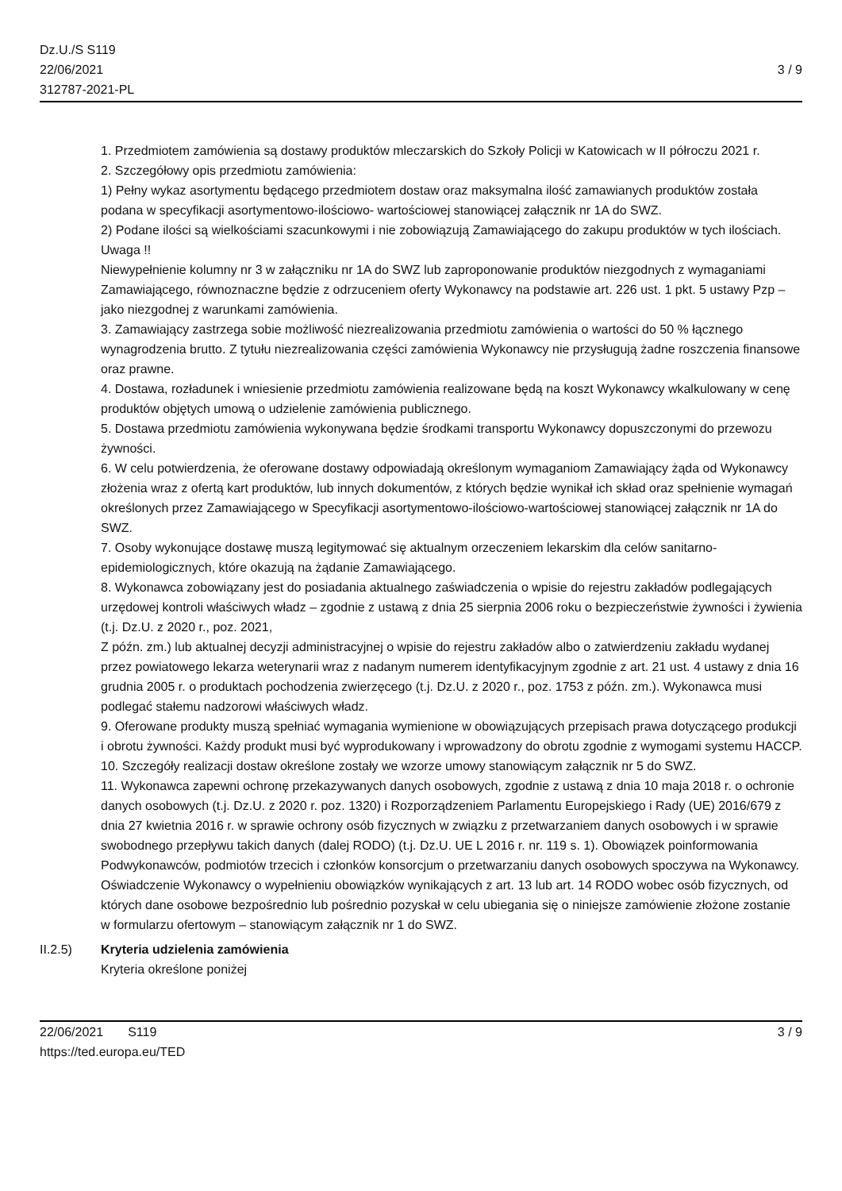Dz.U./S S119
22/06/2021
312787-2021-PL
3 / 9
1. Przedmiotem zamówienia są dostawy produktów mleczarskich do Szkoły Policji w Katowicach w II półroczu 2021 r.
2. Szczegółowy opis przedmiotu zamówienia:
1) Pełny wykaz asortymentu będącego przedmiotem dostaw oraz maksymalna ilość zamawianych produktów została podana w specyfikacji asortymentowo-ilościowo- wartościowej stanowiącej załącznik nr 1A do SWZ.
2) Podane ilości są wielkościami szacunkowymi i nie zobowiązują Zamawiającego do zakupu produktów w tych ilościach.
Uwaga !!
Niewypełnienie kolumny nr 3 w załączniku nr 1A do SWZ lub zaproponowanie produktów niezgodnych z wymaganiami Zamawiającego, równoznaczne będzie z odrzuceniem oferty Wykonawcy na podstawie art. 226 ust. 1 pkt. 5 ustawy Pzp – jako niezgodnej z warunkami zamówienia.
3. Zamawiający zastrzega sobie możliwość niezrealizowania przedmiotu zamówienia o wartości do 50 % łącznego wynagrodzenia brutto. Z tytułu niezrealizowania części zamówienia Wykonawcy nie przysługują żadne roszczenia finansowe oraz prawne.
4. Dostawa, rozładunek i wniesienie przedmiotu zamówienia realizowane będą na koszt Wykonawcy wkalkulowany w cenę produktów objętych umową o udzielenie zamówienia publicznego.
5. Dostawa przedmiotu zamówienia wykonywana będzie środkami transportu Wykonawcy dopuszczonymi do przewozu żywności.
6. W celu potwierdzenia, że oferowane dostawy odpowiadają określonym wymaganiom Zamawiający żąda od Wykonawcy złożenia wraz z ofertą kart produktów, lub innych dokumentów, z których będzie wynikał ich skład oraz spełnienie wymagań określonych przez Zamawiającego w Specyfikacji asortymentowo-ilościowo-wartościowej stanowiącej załącznik nr 1A do SWZ.
7. Osoby wykonujące dostawę muszą legitymować się aktualnym orzeczeniem lekarskim dla celów sanitarno-epidemiologicznych, które okazują na żądanie Zamawiającego.
8. Wykonawca zobowiązany jest do posiadania aktualnego zaświadczenia o wpisie do rejestru zakładów podlegających urzędowej kontroli właściwych władz – zgodnie z ustawą z dnia 25 sierpnia 2006 roku o bezpieczeństwie żywności i żywienia (t.j. Dz.U. z 2020 r., poz. 2021,
Z późn. zm.) lub aktualnej decyzji administracyjnej o wpisie do rejestru zakładów albo o zatwierdzeniu zakładu wydanej przez powiatowego lekarza weterynarii wraz z nadanym numerem identyfikacyjnym zgodnie z art. 21 ust. 4 ustawy z dnia 16 grudnia 2005 r. o produktach pochodzenia zwierzęcego (t.j. Dz.U. z 2020 r., poz. 1753 z późn. zm.). Wykonawca musi podlegać stałemu nadzorowi właściwych władz.
9. Oferowane produkty muszą spełniać wymagania wymienione w obowiązujących przepisach prawa dotyczącego produkcji i obrotu żywności. Każdy produkt musi być wyprodukowany i wprowadzony do obrotu zgodnie z wymogami systemu HACCP.
10. Szczegóły realizacji dostaw określone zostały we wzorze umowy stanowiącym załącznik nr 5 do SWZ.
11. Wykonawca zapewni ochronę przekazywanych danych osobowych, zgodnie z ustawą z dnia 10 maja 2018 r. o ochronie danych osobowych (t.j. Dz.U. z 2020 r. poz. 1320) i Rozporządzeniem Parlamentu Europejskiego i Rady (UE) 2016/679 z dnia 27 kwietnia 2016 r. w sprawie ochrony osób fizycznych w związku z przetwarzaniem danych osobowych i w sprawie swobodnego przepływu takich danych (dalej RODO) (t.j. Dz.U. UE L 2016 r. nr. 119 s. 1). Obowiązek poinformowania Podwykonawców, podmiotów trzecich i członków konsorcjum o przetwarzaniu danych osobowych spoczywa na Wykonawcy. Oświadczenie Wykonawcy o wypełnieniu obowiązków wynikających z art. 13 lub art. 14 RODO wobec osób fizycznych, od których dane osobowe bezpośrednio lub pośrednio pozyskał w celu ubiegania się o niniejsze zamówienie złożone zostanie w formularzu ofertowym – stanowiącym załącznik nr 1 do SWZ.
II.2.5) Kryteria udzielenia zamówienia
Kryteria określone poniżej
22/06/2021 S119
https://ted.europa.eu/TED
3 / 9